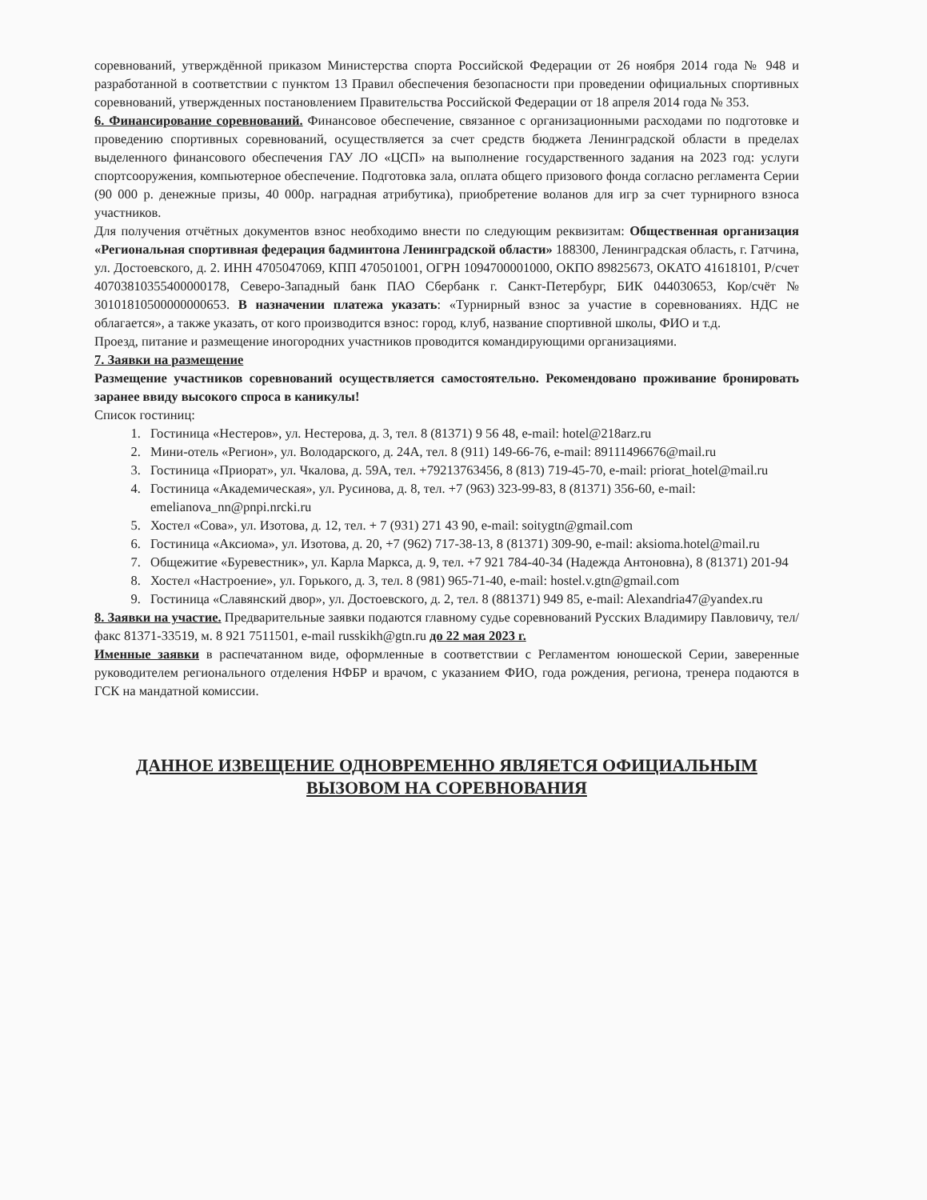соревнований, утверждённой приказом Министерства спорта Российской Федерации от 26 ноября 2014 года № 948 и разработанной в соответствии с пунктом 13 Правил обеспечения безопасности при проведении официальных спортивных соревнований, утвержденных постановлением Правительства Российской Федерации от 18 апреля 2014 года № 353.
6. Финансирование соревнований. Финансовое обеспечение, связанное с организационными расходами по подготовке и проведению спортивных соревнований, осуществляется за счет средств бюджета Ленинградской области в пределах выделенного финансового обеспечения ГАУ ЛО «ЦСП» на выполнение государственного задания на 2023 год: услуги спортсооружения, компьютерное обеспечение. Подготовка зала, оплата общего призового фонда согласно регламента Серии (90 000 р. денежные призы, 40 000р. наградная атрибутика), приобретение воланов для игр за счет турнирного взноса участников.
Для получения отчётных документов взнос необходимо внести по следующим реквизитам: Общественная организация «Региональная спортивная федерация бадминтона Ленинградской области» 188300, Ленинградская область, г. Гатчина, ул. Достоевского, д. 2. ИНН 4705047069, КПП 470501001, ОГРН 1094700001000, ОКПО 89825673, ОКАТО 41618101, Р/счет 40703810355400000178, Северо-Западный банк ПАО Сбербанк г. Санкт-Петербург, БИК 044030653, Кор/счёт № 30101810500000000653. В назначении платежа указать: «Турнирный взнос за участие в соревнованиях. НДС не облагается», а также указать, от кого производится взнос: город, клуб, название спортивной школы, ФИО и т.д.
Проезд, питание и размещение иногородних участников проводится командирующими организациями.
7. Заявки на размещение
Размещение участников соревнований осуществляется самостоятельно. Рекомендовано проживание бронировать заранее ввиду высокого спроса в каникулы!
Список гостиниц:
1. Гостиница «Нестеров», ул. Нестерова, д. 3, тел. 8 (81371) 9 56 48, e-mail: hotel@218arz.ru
2. Мини-отель «Регион», ул. Володарского, д. 24А, тел. 8 (911) 149-66-76, e-mail: 89111496676@mail.ru
3. Гостиница «Приорат», ул. Чкалова, д. 59А, тел. +79213763456, 8 (813) 719-45-70, e-mail: priorat_hotel@mail.ru
4. Гостиница «Академическая», ул. Русинова, д. 8, тел. +7 (963) 323-99-83, 8 (81371) 356-60, e-mail: emelianova_nn@pnpi.nrcki.ru
5. Хостел «Сова», ул. Изотова, д. 12, тел. + 7 (931) 271 43 90, e-mail: soitygtn@gmail.com
6. Гостиница «Аксиома», ул. Изотова, д. 20, +7 (962) 717-38-13, 8 (81371) 309-90, e-mail: aksioma.hotel@mail.ru
7. Общежитие «Буревестник», ул. Карла Маркса, д. 9, тел. +7 921 784-40-34 (Надежда Антоновна), 8 (81371) 201-94
8. Хостел «Настроение», ул. Горького, д. 3, тел. 8 (981) 965-71-40, e-mail: hostel.v.gtn@gmail.com
9. Гостиница «Славянский двор», ул. Достоевского, д. 2, тел. 8 (881371) 949 85, e-mail: Alexandria47@yandex.ru
8. Заявки на участие. Предварительные заявки подаются главному судье соревнований Русских Владимиру Павловичу, тел/факс 81371-33519, м. 8 921 7511501, e-mail russkikh@gtn.ru до 22 мая 2023 г.
Именные заявки в распечатанном виде, оформленные в соответствии с Регламентом юношеской Серии, заверенные руководителем регионального отделения НФБР и врачом, с указанием ФИО, года рождения, региона, тренера подаются в ГСК на мандатной комиссии.
ДАННОЕ ИЗВЕЩЕНИЕ ОДНОВРЕМЕННО ЯВЛЯЕТСЯ ОФИЦИАЛЬНЫМ
ВЫЗОВОМ НА СОРЕВНОВАНИЯ